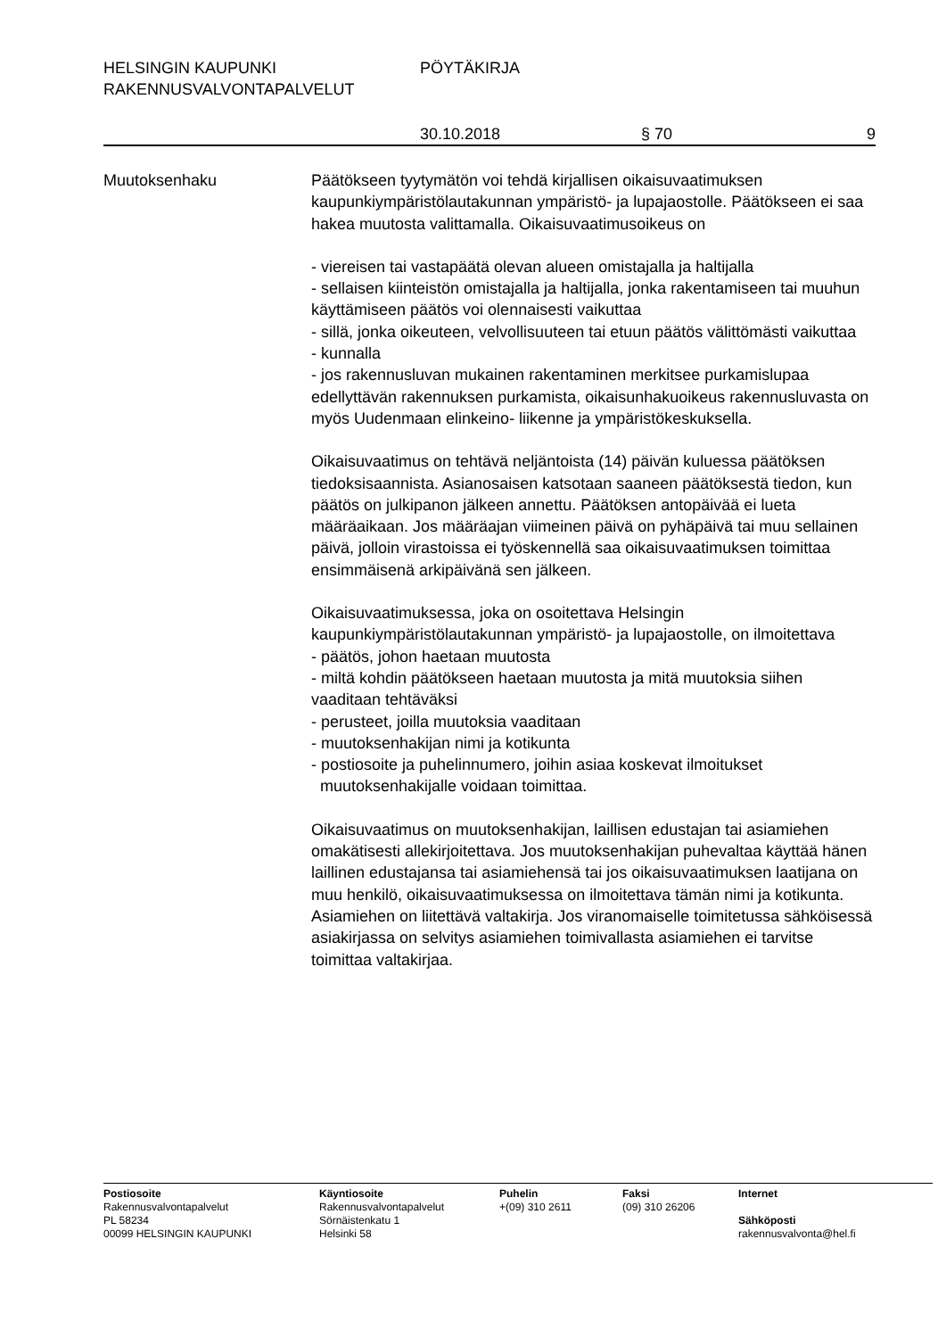HELSINGIN KAUPUNKI PÖYTÄKIRJA
RAKENNUSVALVONTAPALVELUT
30.10.2018 § 70 9
Muutoksenhaku Päätökseen tyytymätön voi tehdä kirjallisen oikaisuvaatimuksen kaupunkiympäristölautakunnan ympäristö- ja lupajaostolle. Päätökseen ei saa hakea muutosta valittamalla. Oikaisuvaatimusoikeus on
- viereisen tai vastapäätä olevan alueen omistajalla ja haltijalla
- sellaisen kiinteistön omistajalla ja haltijalla, jonka rakentamiseen tai muuhun käyttämiseen päätös voi olennaisesti vaikuttaa
- sillä, jonka oikeuteen, velvollisuuteen tai etuun päätös välittömästi vaikuttaa
- kunnalla
- jos rakennusluvan mukainen rakentaminen merkitsee purkamislupaa edellyttävän rakennuksen purkamista, oikaisunhakuoikeus rakennusluvasta on myös Uudenmaan elinkeino- liikenne ja ympäristökeskuksella.
Oikaisuvaatimus on tehtävä neljäntoista (14) päivän kuluessa päätöksen tiedoksisaannista. Asianosaisen katsotaan saaneen päätöksestä tiedon, kun päätös on julkipanon jälkeen annettu. Päätöksen antopäivää ei lueta määräaikaan. Jos määräajan viimeinen päivä on pyhäpäivä tai muu sellainen päivä, jolloin virastoissa ei työskennellä saa oikaisuvaatimuksen toimittaa ensimmäisenä arkipäivänä sen jälkeen.
Oikaisuvaatimuksessa, joka on osoitettava Helsingin kaupunkiympäristölautakunnan ympäristö- ja lupajaostolle, on ilmoitettava
- päätös, johon haetaan muutosta
- miltä kohdin päätökseen haetaan muutosta ja mitä muutoksia siihen vaaditaan tehtäväksi
- perusteet, joilla muutoksia vaaditaan
- muutoksenhakijan nimi ja kotikunta
- postiosoite ja puhelinnumero, joihin asiaa koskevat ilmoitukset
muutoksenhakijalle voidaan toimittaa.
Oikaisuvaatimus on muutoksenhakijan, laillisen edustajan tai asiamiehen omakätisesti allekirjoitettava. Jos muutoksenhakijan puhevaltaa käyttää hänen laillinen edustajansa tai asiamiehensä tai jos oikaisuvaatimuksen laatijana on muu henkilö, oikaisuvaatimuksessa on ilmoitettava tämän nimi ja kotikunta. Asiamiehen on liitettävä valtakirja. Jos viranomaiselle toimitetussa sähköisessä asiakirjassa on selvitys asiamiehen toimivallasta asiamiehen ei tarvitse toimittaa valtakirjaa.
Postiosoite
Rakennusvalvontapalvelut
PL 58234
00099 HELSINGIN KAUPUNKI
Käyntiosoite
Rakennusvalvontapalvelut
Sörnäistenkatu 1
Helsinki 58
Puhelin
+(09) 310 2611
Faksi
(09) 310 26206
Internet
Sähköposti
rakennusvalvonta@hel.fi